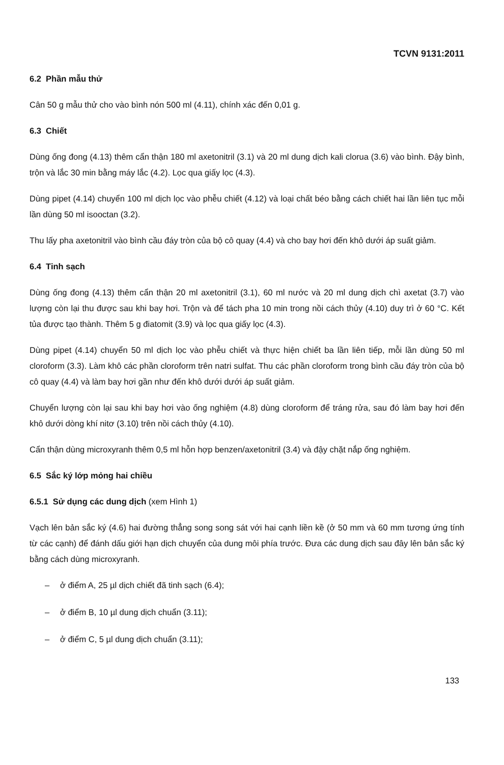TCVN 9131:2011
6.2 Phần mẫu thử
Cân 50 g mẫu thử cho vào bình nón 500 ml (4.11), chính xác đến 0,01 g.
6.3 Chiết
Dùng ống đong (4.13) thêm cẩn thận 180 ml axetonitril (3.1) và 20 ml dung dịch kali clorua (3.6) vào bình. Đậy bình, trộn và lắc 30 min bằng máy lắc (4.2). Lọc qua giấy lọc (4.3).
Dùng pipet (4.14) chuyển 100 ml dịch lọc vào phễu chiết (4.12) và loại chất béo bằng cách chiết hai lần liên tục mỗi lần dùng 50 ml isooctan (3.2).
Thu lấy pha axetonitril vào bình cầu đáy tròn của bộ cô quay (4.4) và cho bay hơi đến khô dưới áp suất giảm.
6.4 Tinh sạch
Dùng ống đong (4.13) thêm cẩn thận 20 ml axetonitril (3.1), 60 ml nước và 20 ml dung dịch chì axetat (3.7) vào lượng còn lại thu được sau khi bay hơi. Trộn và để tách pha 10 min trong nồi cách thủy (4.10) duy trì ở 60 °C. Kết tủa được tạo thành. Thêm 5 g điatomit (3.9) và lọc qua giấy lọc (4.3).
Dùng pipet (4.14) chuyển 50 ml dịch lọc vào phễu chiết và thực hiện chiết ba lần liên tiếp, mỗi lần dùng 50 ml cloroform (3.3). Làm khô các phần cloroform trên natri sulfat. Thu các phần cloroform trong bình cầu đáy tròn của bộ cô quay (4.4) và làm bay hơi gần như đến khô dưới dưới áp suất giảm.
Chuyển lượng còn lại sau khi bay hơi vào ống nghiệm (4.8) dùng cloroform để tráng rửa, sau đó làm bay hơi đến khô dưới dòng khí nitơ (3.10) trên nồi cách thủy (4.10).
Cẩn thận dùng microxyranh thêm 0,5 ml hỗn hợp benzen/axetonitril (3.4) và đậy chặt nắp ống nghiệm.
6.5 Sắc ký lớp mỏng hai chiều
6.5.1 Sử dụng các dung dịch (xem Hình 1)
Vạch lên bản sắc ký (4.6) hai đường thẳng song song sát với hai cạnh liền kề (ở 50 mm và 60 mm tương ứng tính từ các cạnh) để đánh dấu giới hạn dịch chuyển của dung môi phía trước. Đưa các dung dịch sau đây lên bản sắc ký bằng cách dùng microxyranh.
– ở điểm A, 25 µl dịch chiết đã tinh sạch (6.4);
– ở điểm B, 10 µl dung dịch chuẩn (3.11);
– ở điểm C, 5 µl dung dịch chuẩn (3.11);
133